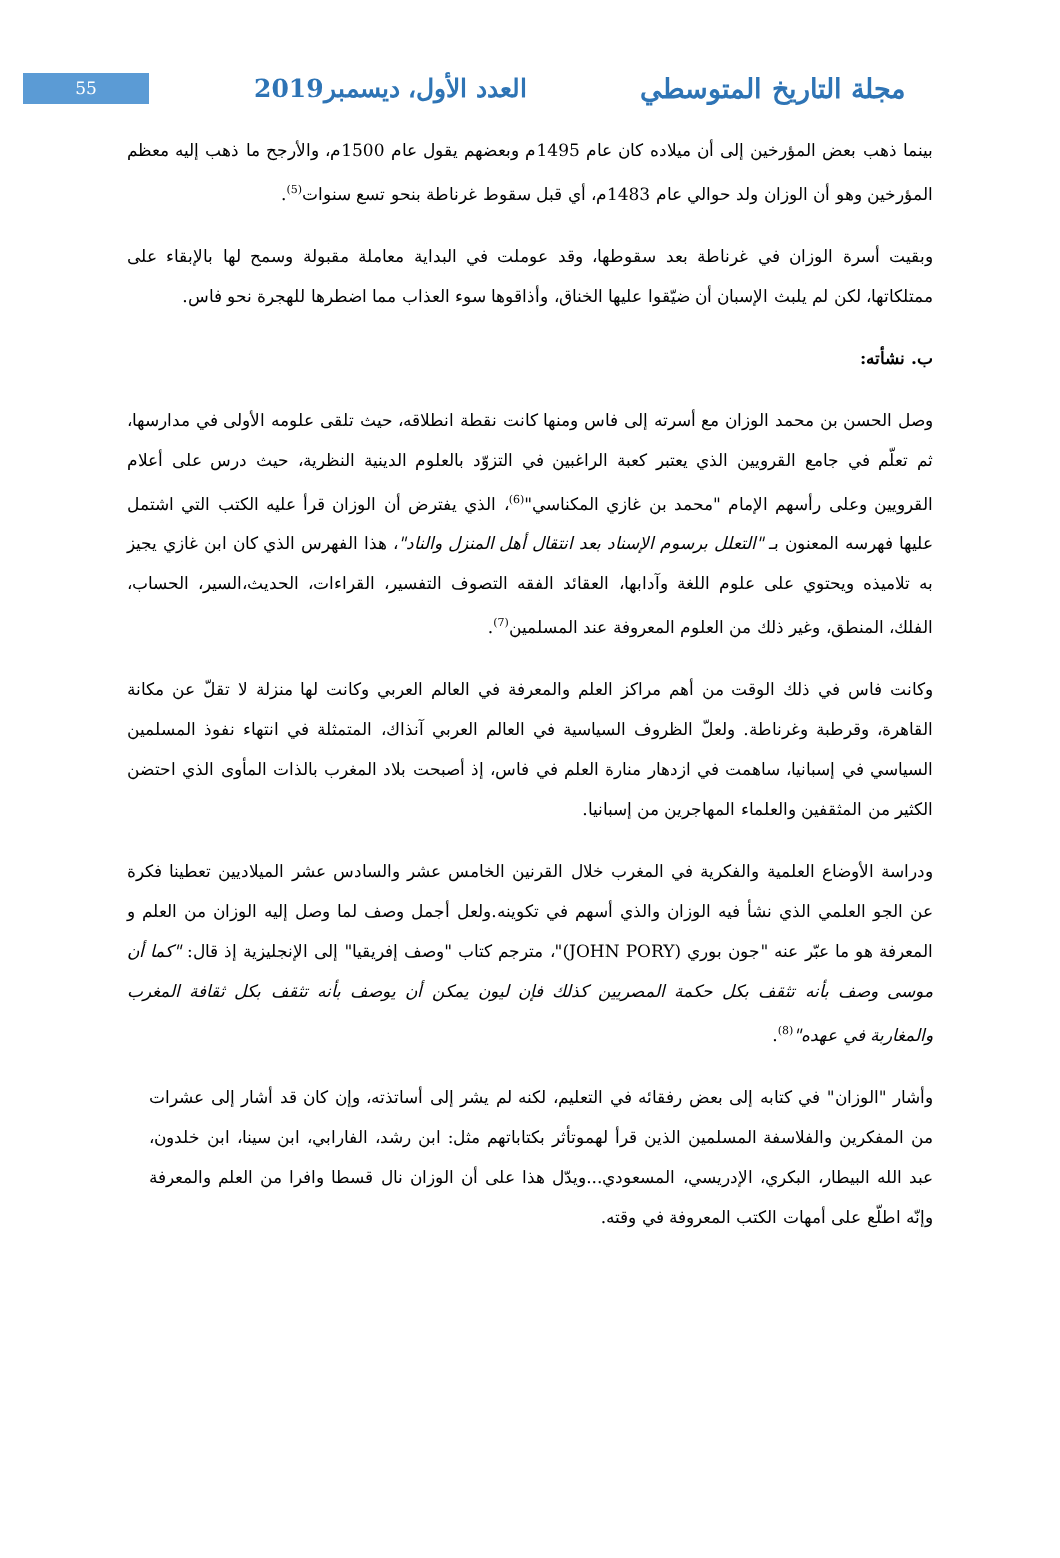55
العدد الأول، ديسمبر2019 مجلة التاريخ المتوسطي
بينما ذهب بعض المؤرخين إلى أن ميلاده كان عام 1495م وبعضهم يقول عام 1500م، والأرجح ما ذهب إليه معظم المؤرخين وهو أن الوزان ولد حوالي عام 1483م، أي قبل سقوط غرناطة بنحو تسع سنوات<sup>(5)</sup>.
وبقيت أسرة الوزان في غرناطة بعد سقوطها، وقد عوملت في البداية معاملة مقبولة وسمح لها بالإبقاء على ممتلكاتها، لكن لم يلبث الإسبان أن ضيّقوا عليها الخناق، وأذاقوها سوء العذاب مما اضطرها للهجرة نحو فاس.
ب. نشأته:
وصل الحسن بن محمد الوزان مع أسرته إلى فاس ومنها كانت نقطة انطلاقه، حيث تلقى علومه الأولى في مدارسها، ثم تعلّم في جامع القرويين الذي يعتبر كعبة الراغبين في التزوّد بالعلوم الدينية النظرية، حيث درس على أعلام القرويين وعلى رأسهم الإمام "محمد بن غازي المكناسي"<sup>(6)</sup>، الذي يفترض أن الوزان قرأ عليه الكتب التي اشتمل عليها فهرسه المعنون بـ "التعلل برسوم الإسناد بعد انتقال أهل المنزل والناد"، هذا الفهرس الذي كان ابن غازي يجيز به تلاميذه ويحتوي على علوم اللغة وآدابها، العقائد الفقه التصوف التفسير، القراءات، الحديث،السير، الحساب، الفلك، المنطق، وغير ذلك من العلوم المعروفة عند المسلمين<sup>(7)</sup>.
وكانت فاس في ذلك الوقت من أهم مراكز العلم والمعرفة في العالم العربي وكانت لها منزلة لا تقلّ عن مكانة القاهرة، وقرطبة وغرناطة. ولعلّ الظروف السياسية في العالم العربي آنذاك، المتمثلة في انتهاء نفوذ المسلمين السياسي في إسبانيا، ساهمت في ازدهار منارة العلم في فاس، إذ أصبحت بلاد المغرب بالذات المأوى الذي احتضن الكثير من المثقفين والعلماء المهاجرين من إسبانيا.
ودراسة الأوضاع العلمية والفكرية في المغرب خلال القرنين الخامس عشر والسادس عشر الميلاديين تعطينا فكرة عن الجو العلمي الذي نشأ فيه الوزان والذي أسهم في تكوينه.ولعل أجمل وصف لما وصل إليه الوزان من العلم و المعرفة هو ما عبّر عنه "جون بوري (JOHN PORY)"، مترجم كتاب "وصف إفريقيا" إلى الإنجليزية إذ قال: "كما أن موسى وصف بأنه تثقف بكل حكمة المصريين كذلك فإن ليون يمكن أن يوصف بأنه تثقف بكل ثقافة المغرب والمغاربة في عهده"<sup>(8)</sup>.
وأشار "الوزان" في كتابه إلى بعض رفقائه في التعليم، لكنه لم يشر إلى أساتذته، وإن كان قد أشار إلى عشرات من المفكرين والفلاسفة المسلمين الذين قرأ لهموتأثر بكتاباتهم مثل: ابن رشد، الفارابي، ابن سينا، ابن خلدون، عبد الله البيطار، البكري، الإدريسي، المسعودي...ويدّل هذا على أن الوزان نال قسطا وافرا من العلم والمعرفة وإنّه اطلّع على أمهات الكتب المعروفة في وقته.